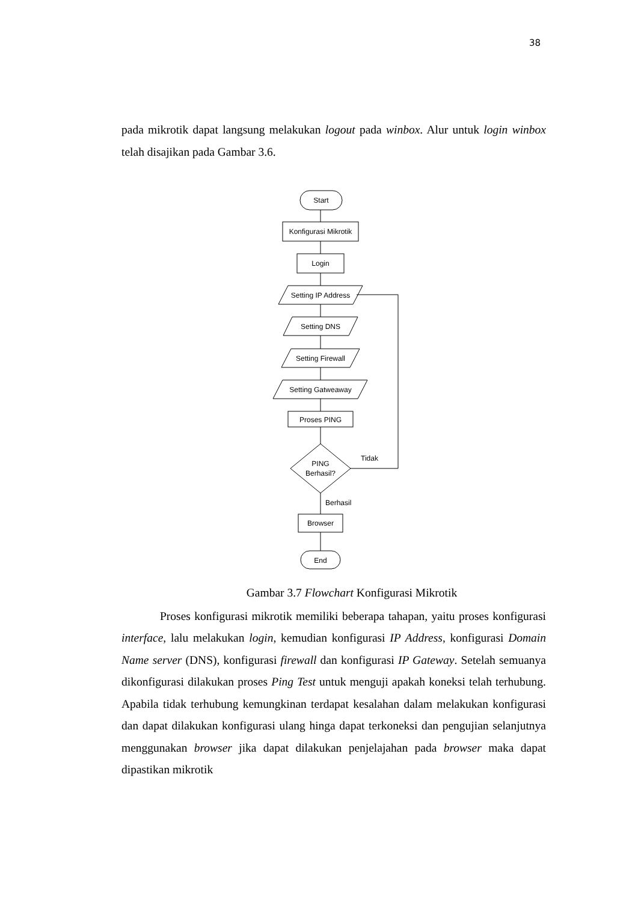38
pada mikrotik dapat langsung melakukan logout pada winbox. Alur untuk login winbox telah disajikan pada Gambar 3.6.
Start
Konfigurasi Mikrotik
Login
Setting IP Address
Setting DNS
Setting Firewall
Setting Gatweaway
Proses PING
PING
Berhasil?
Browser
End
Tidak
Berhasil
Gambar 3.7 Flowchart Konfigurasi Mikrotik
Proses konfigurasi mikrotik memiliki beberapa tahapan, yaitu proses konfigurasi interface, lalu melakukan login, kemudian konfigurasi IP Address, konfigurasi Domain Name server (DNS), konfigurasi firewall dan konfigurasi IP Gateway. Setelah semuanya dikonfigurasi dilakukan proses Ping Test untuk menguji apakah koneksi telah terhubung. Apabila tidak terhubung kemungkinan terdapat kesalahan dalam melakukan konfigurasi dan dapat dilakukan konfigurasi ulang hinga dapat terkoneksi dan pengujian selanjutnya menggunakan browser jika dapat dilakukan penjelajahan pada browser maka dapat dipastikan mikrotik